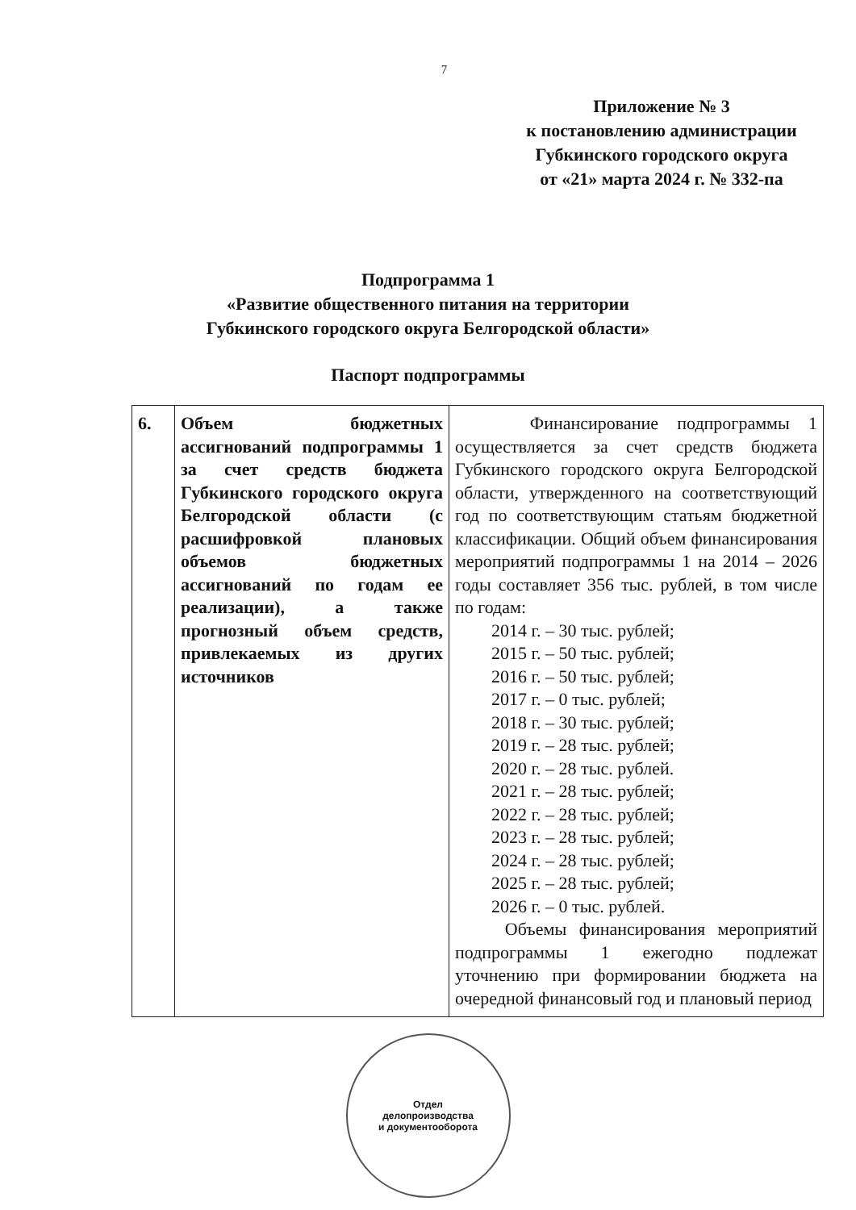7
Приложение № 3
к постановлению администрации
Губкинского городского округа
от «21» марта 2024 г. № 332-па
Подпрограмма 1
«Развитие общественного питания на территории
Губкинского городского округа Белгородской области»
Паспорт подпрограммы
| 6. | Объем бюджетных ассигнований подпрограммы 1 за счет средств бюджета Губкинского городского округа Белгородской области (с расшифровкой плановых объемов бюджетных ассигнований по годам ее реализации), а также прогнозный объем средств, привлекаемых из других источников | Финансирование подпрограммы 1 осуществляется за счет средств бюджета Губкинского городского округа Белгородской области, утвержденного на соответствующий год по соответствующим статьям бюджетной классификации. Общий объем финансирования мероприятий подпрограммы 1 на 2014 – 2026 годы составляет 356 тыс. рублей, в том числе по годам: 2014 г. – 30 тыс. рублей; 2015 г. – 50 тыс. рублей; 2016 г. – 50 тыс. рублей; 2017 г. – 0 тыс. рублей; 2018 г. – 30 тыс. рублей; 2019 г. – 28 тыс. рублей; 2020 г. – 28 тыс. рублей. 2021 г. – 28 тыс. рублей; 2022 г. – 28 тыс. рублей; 2023 г. – 28 тыс. рублей; 2024 г. – 28 тыс. рублей; 2025 г. – 28 тыс. рублей; 2026 г. – 0 тыс. рублей. Объемы финансирования мероприятий подпрограммы 1 ежегодно подлежат уточнению при формировании бюджета на очередной финансовый год и плановый период |
Отдел
делопроизводства
и документооборота